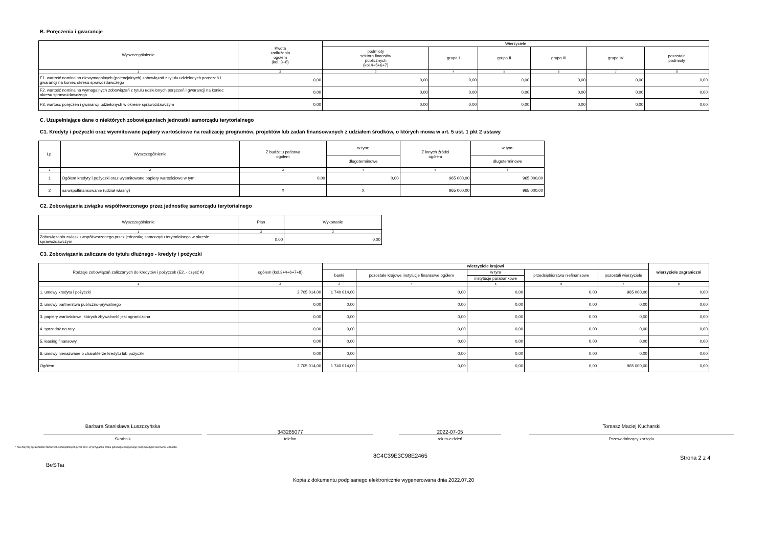B. Poręczenia i gwarancje
| Wyszczególnienie | Kwota zadłużenia ogółem (kol. 3+8) | Wierzyciele | | | | | |
| --- | --- | --- | --- | --- | --- | --- | --- |
| | | podmioty sektora finansów publicznych (kol.4+5+6+7) | grupa I | grupa II | grupa III | grupa IV | pozostałe podmioty |
| 1 | 2 | 3 | 4 | 5 | 6 | 7 | 8 |
| F1. wartość nominalna niewymagalnych (potencjalnych) zobowiązań z tytułu udzielonych poręczeń i gwarancji na koniec okresu sprawozdawczego | 0,00 | 0,00 | 0,00 | 0,00 | 0,00 | 0,00 | 0,00 |
| F2. wartość nominalna wymagalnych zobowiązań z tytułu udzielonych poręczeń i gwarancji na koniec okresu sprawozdawczego | 0,00 | 0,00 | 0,00 | 0,00 | 0,00 | 0,00 | 0,00 |
| F3. wartość poręczeń i gwarancji udzielonych w okresie sprawozdawczym | 0,00 | 0,00 | 0,00 | 0,00 | 0,00 | 0,00 | 0,00 |
C. Uzupełniające dane o niektórych zobowiązaniach jednostki samorządu terytorialnego
C1. Kredyty i pożyczki oraz wyemitowane papiery wartościowe na realizację programów, projektów lub zadań finansowanych z udziałem środków, o których mowa w art. 5 ust. 1 pkt 2 ustawy
| Lp. | Wyszczególnienie | Z budżetu państwa ogółem | w tym: | Z innych źródeł ogółem | w tym: |
| --- | --- | --- | --- | --- | --- |
| | | | długoterminowe | | długoterminowe |
| 1 | 2 | 3 | 4 | 5 | 6 |
| 1 | Ogółem kredyty i pożyczki oraz wyemitowane papiery wartościowe w tym: | 0,00 | 0,00 | 965 000,00 | 965 000,00 |
| 2 | na współfinansowanie (udział własny) | X | X | 965 000,00 | 965 000,00 |
C2. Zobowiązania związku współtworzonego przez jednostkę samorządu terytorialnego
| Wyszczególnienie | Plan | Wykonanie |
| --- | --- | --- |
| 1 | 2 | 3 |
| Zobowiązania związku współtworzonego przez jednostkę samorządu terytorialnego w okresie sprawozdawczym | 0,00 | 0,00 |
C3. Zobowiązania zaliczane do tytułu dłużnego - kredyty i pożyczki
| Rodzaje zobowiązań zaliczanych do kredytów i pożyczek (E2. - część A) | ogółem (kol.3+4+6+7+8) | wierzyciele krajowi | | | | | wierzyciele zagraniczni |
| --- | --- | --- | --- | --- | --- | --- | --- |
| | | banki | pozostałe krajowe instytucje finansowe ogółem | w tym | przedsiębiorstwa niefinansowe | pozostali wierzyciele | |
| | | | | instytucje parabankowe | | | |
| 1 | 2 | 3 | 4 | 5 | 6 | 7 | 8 |
| 1. umowy kredytu i pożyczki | 2 705 014,00 | 1 740 014,00 | 0,00 | 0,00 | 0,00 | 965 000,00 | 0,00 |
| 2. umowy partnerstwa publiczno-prywatnego | 0,00 | 0,00 | 0,00 | 0,00 | 0,00 | 0,00 | 0,00 |
| 3. papiery wartościowe, których zbywalność jest ograniczona | 0,00 | 0,00 | 0,00 | 0,00 | 0,00 | 0,00 | 0,00 |
| 4. sprzedaż na raty | 0,00 | 0,00 | 0,00 | 0,00 | 0,00 | 0,00 | 0,00 |
| 5. leasing finansowy | 0,00 | 0,00 | 0,00 | 0,00 | 0,00 | 0,00 | 0,00 |
| 6. umowy nienazwane o charakterze kredytu lub pożyczki | 0,00 | 0,00 | 0,00 | 0,00 | 0,00 | 0,00 | 0,00 |
| Ogółem | 2 705 014,00 | 1 740 014,00 | 0,00 | 0,00 | 0,00 | 965 000,00 | 0,00 |
Barbara Stanisława Łuszczyńska
Skarbnik
343285077
telefon
2022-07-05
rok m-c dzień
Tomasz Maciej Kucharski
Przewodniczący zarządu
* Nie dotyczy sprawozdań zbiorczych sporządzanych przez RIO. W przypadku braku głównego księgowego podpisuje tylko kierownik jednostki.
BeSTia
8C4C39E3C98E2465
Strona 2 z 4
Kopia z dokumentu podpisanego elektronicznie wygenerowana dnia 2022.07.20